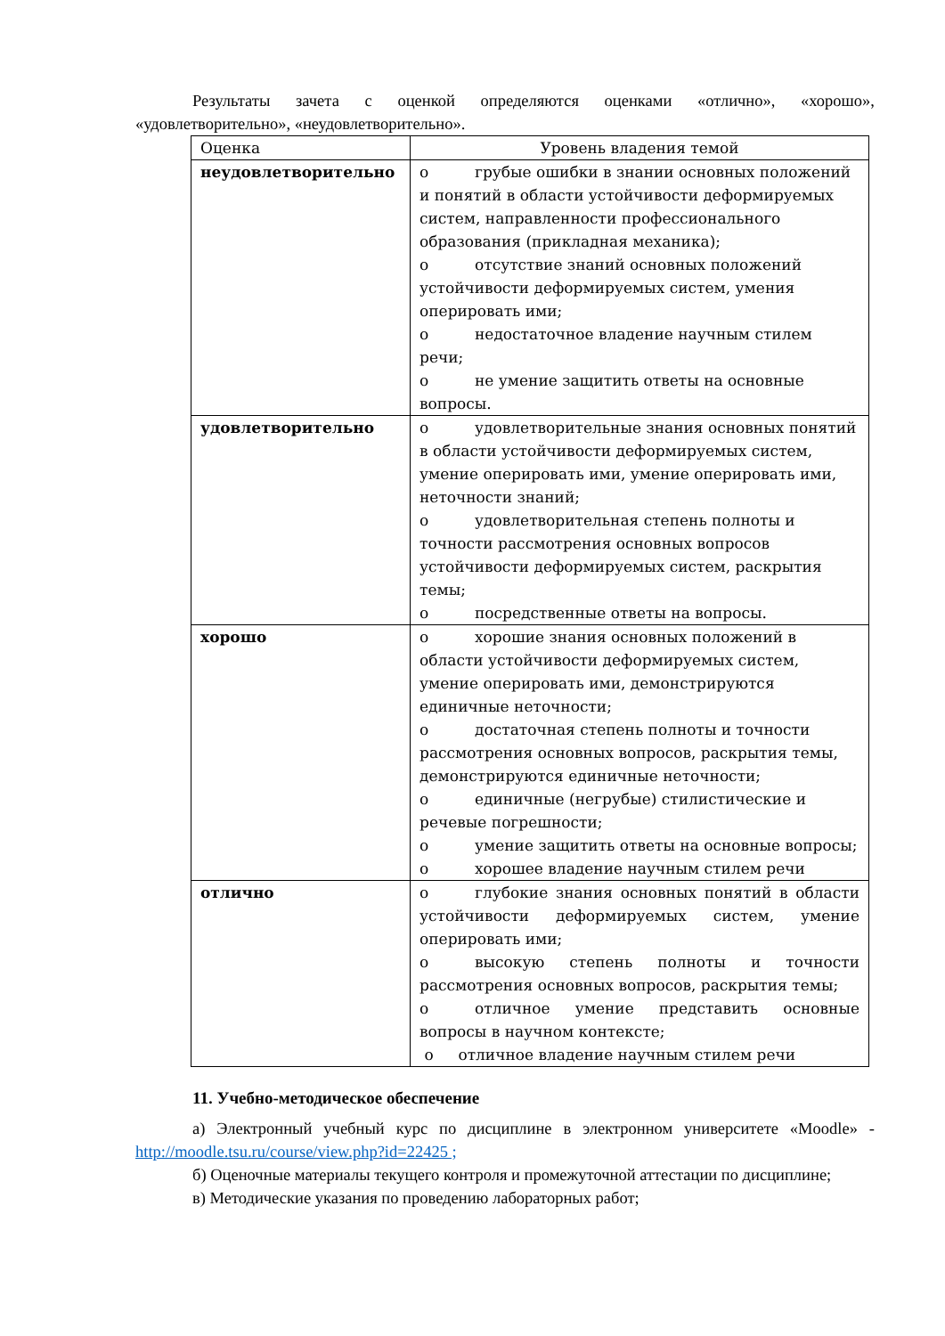Результаты зачета с оценкой определяются оценками «отлично», «хорошо», «удовлетворительно», «неудовлетворительно».
| Оценка | Уровень владения темой |
| --- | --- |
| неудовлетворительно | o грубые ошибки в знании основных положений и понятий в области устойчивости деформируемых систем, направленности профессионального образования (прикладная механика); o отсутствие знаний основных положений устойчивости деформируемых систем, умения оперировать ими; o недостаточное владение научным стилем речи; o не умение защитить ответы на основные вопросы. |
| удовлетворительно | o удовлетворительные знания основных понятий в области устойчивости деформируемых систем, умение оперировать ими, умение оперировать ими, неточности знаний; o удовлетворительная степень полноты и точности рассмотрения основных вопросов устойчивости деформируемых систем, раскрытия темы; o посредственные ответы на вопросы. |
| хорошо | o хорошие знания основных положений в области устойчивости деформируемых систем, умение оперировать ими, демонстрируются единичные неточности; o достаточная степень полноты и точности рассмотрения основных вопросов, раскрытия темы, демонстрируются единичные неточности; o единичные (негрубые) стилистические и речевые погрешности; o умение защитить ответы на основные вопросы; o хорошее владение научным стилем речи |
| отлично | o глубокие знания основных понятий в области устойчивости деформируемых систем, умение оперировать ими; o высокую степень полноты и точности рассмотрения основных вопросов, раскрытия темы; o отличное умение представить основные вопросы в научном контексте; o отличное владение научным стилем речи |
11. Учебно-методическое обеспечение
а) Электронный учебный курс по дисциплине в электронном университете «Moodle» - http://moodle.tsu.ru/course/view.php?id=22425 ;
б) Оценочные материалы текущего контроля и промежуточной аттестации по дисциплине;
в) Методические указания по проведению лабораторных работ;